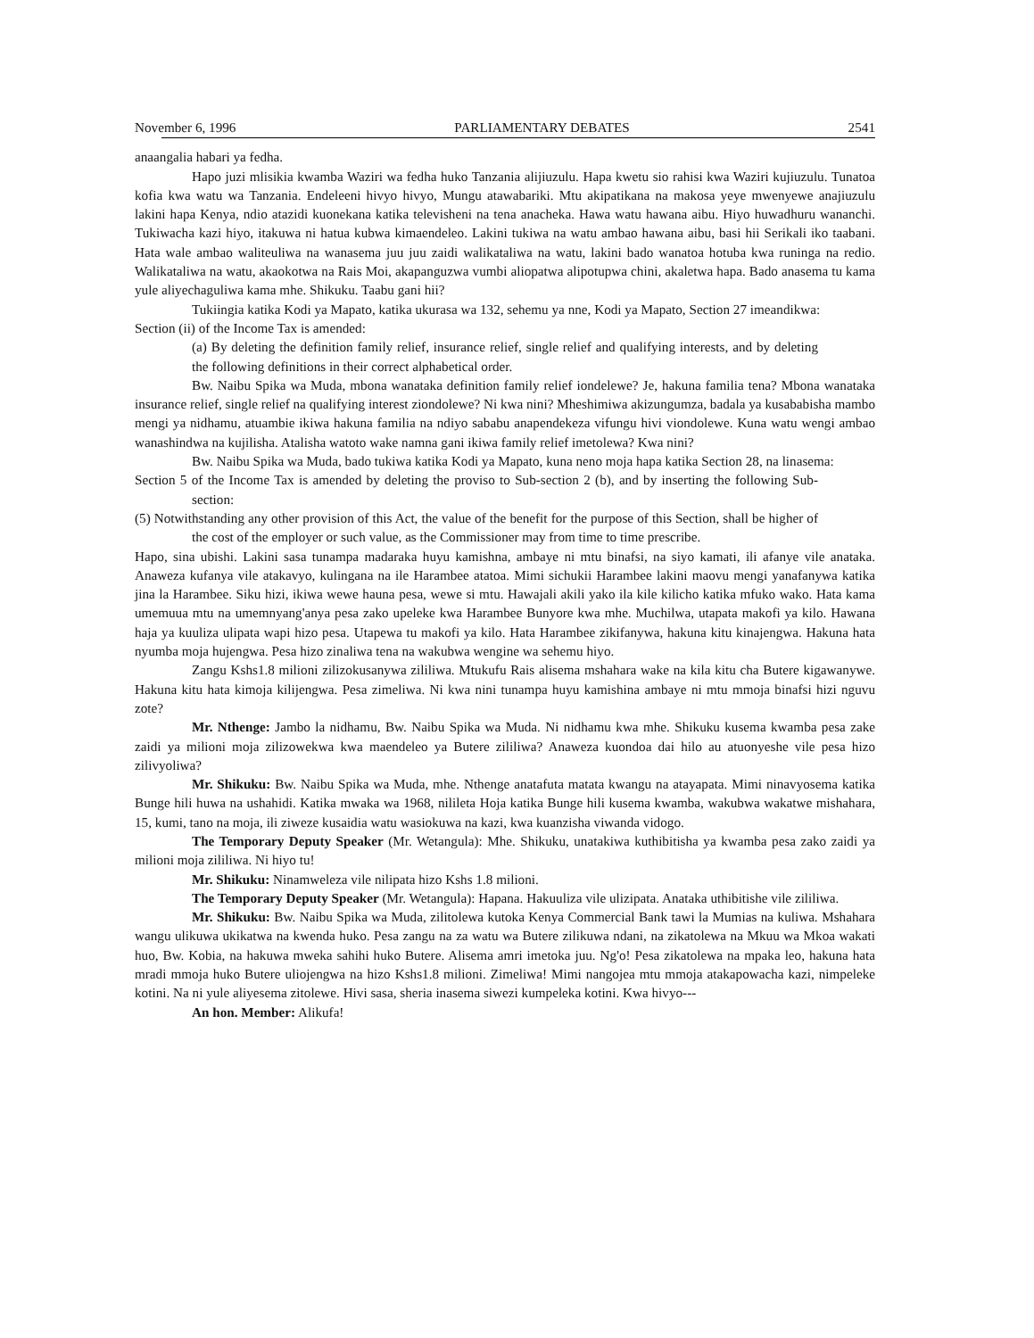November 6, 1996 PARLIAMENTARY DEBATES 2541
anaangalia habari ya fedha.
Hapo juzi mlisikia kwamba Waziri wa fedha huko Tanzania alijiuzulu. Hapa kwetu sio rahisi kwa Waziri kujiuzulu. Tunatoa kofia kwa watu wa Tanzania. Endeleeni hivyo hivyo, Mungu atawabariki. Mtu akipatikana na makosa yeye mwenyewe anajiuzulu lakini hapa Kenya, ndio atazidi kuonekana katika televisheni na tena anacheka. Hawa watu hawana aibu. Hiyo huwadhuru wananchi. Tukiwacha kazi hiyo, itakuwa ni hatua kubwa kimaendeleo. Lakini tukiwa na watu ambao hawana aibu, basi hii Serikali iko taabani. Hata wale ambao waliteuliwa na wanasema juu juu zaidi walikataliwa na watu, lakini bado wanatoa hotuba kwa runinga na redio. Walikataliwa na watu, akaokotwa na Rais Moi, akapanguzwa vumbi aliopatwa alipotupwa chini, akaletwa hapa. Bado anasema tu kama yule aliyechaguliwa kama mhe. Shikuku. Taabu gani hii?
Tukiingia katika Kodi ya Mapato, katika ukurasa wa 132, sehemu ya nne, Kodi ya Mapato, Section 27 imeandikwa:
Section (ii) of the Income Tax is amended:
(a) By deleting the definition family relief, insurance relief, single relief and qualifying interests, and by deleting the following definitions in their correct alphabetical order.
Bw. Naibu Spika wa Muda, mbona wanataka definition family relief iondelewe? Je, hakuna familia tena? Mbona wanataka insurance relief, single relief na qualifying interest ziondolewe? Ni kwa nini? Mheshimiwa akizungumza, badala ya kusababisha mambo mengi ya nidhamu, atuambie ikiwa hakuna familia na ndiyo sababu anapendekeza vifungu hivi viondolewe. Kuna watu wengi ambao wanashindwa na kujilisha. Atalisha watoto wake namna gani ikiwa family relief imetolewa? Kwa nini?
Bw. Naibu Spika wa Muda, bado tukiwa katika Kodi ya Mapato, kuna neno moja hapa katika Section 28, na linasema:
Section 5 of the Income Tax is amended by deleting the proviso to Sub-section 2 (b), and by inserting the following Sub-section:
(5) Notwithstanding any other provision of this Act, the value of the benefit for the purpose of this Section, shall be higher of the cost of the employer or such value, as the Commissioner may from time to time prescribe.
Hapo, sina ubishi. Lakini sasa tunampa madaraka huyu kamishna, ambaye ni mtu binafsi, na siyo kamati, ili afanye vile anataka. Anaweza kufanya vile atakavyo, kulingana na ile Harambee atatoa. Mimi sichukii Harambee lakini maovu mengi yanafanywa katika jina la Harambee. Siku hizi, ikiwa wewe hauna pesa, wewe si mtu. Hawajali akili yako ila kile kilicho katika mfuko wako. Hata kama umemuua mtu na umemnyang'anya pesa zako upeleke kwa Harambee Bunyore kwa mhe. Muchilwa, utapata makofi ya kilo. Hawana haja ya kuuliza ulipata wapi hizo pesa. Utapewa tu makofi ya kilo. Hata Harambee zikifanywa, hakuna kitu kinajengwa. Hakuna hata nyumba moja hujengwa. Pesa hizo zinaliwa tena na wakubwa wengine wa sehemu hiyo.
Zangu Kshs1.8 milioni zilizokusanywa zililiwa. Mtukufu Rais alisema mshahara wake na kila kitu cha Butere kigawanywe. Hakuna kitu hata kimoja kilijengwa. Pesa zimeliwa. Ni kwa nini tunampa huyu kamishina ambaye ni mtu mmoja binafsi hizi nguvu zote?
Mr. Nthenge: Jambo la nidhamu, Bw. Naibu Spika wa Muda. Ni nidhamu kwa mhe. Shikuku kusema kwamba pesa zake zaidi ya milioni moja zilizowekwa kwa maendeleo ya Butere zililiwa? Anaweza kuondoa dai hilo au atuonyeshe vile pesa hizo zilivyoliwa?
Mr. Shikuku: Bw. Naibu Spika wa Muda, mhe. Nthenge anatafuta matata kwangu na atayapata. Mimi ninavyosema katika Bunge hili huwa na ushahidi. Katika mwaka wa 1968, nilileta Hoja katika Bunge hili kusema kwamba, wakubwa wakatwe mishahara, 15, kumi, tano na moja, ili ziweze kusaidia watu wasiokuwa na kazi, kwa kuanzisha viwanda vidogo.
The Temporary Deputy Speaker (Mr. Wetangula): Mhe. Shikuku, unatakiwa kuthibitisha ya kwamba pesa zako zaidi ya milioni moja zililiwa. Ni hiyo tu!
Mr. Shikuku: Ninamweleza vile nilipata hizo Kshs 1.8 milioni.
The Temporary Deputy Speaker (Mr. Wetangula): Hapana. Hakuuliza vile ulizipata. Anataka uthibitishe vile zililiwa.
Mr. Shikuku: Bw. Naibu Spika wa Muda, zilitolewa kutoka Kenya Commercial Bank tawi la Mumias na kuliwa. Mshahara wangu ulikuwa ukikatwa na kwenda huko. Pesa zangu na za watu wa Butere zilikuwa ndani, na zikatolewa na Mkuu wa Mkoa wakati huo, Bw. Kobia, na hakuwa mweka sahihi huko Butere. Alisema amri imetoka juu. Ng'o! Pesa zikatolewa na mpaka leo, hakuna hata mradi mmoja huko Butere uliojengwa na hizo Kshs1.8 milioni. Zimeliwa! Mimi nangojea mtu mmoja atakapowacha kazi, nimpeleke kotini. Na ni yule aliyesema zitolewe. Hivi sasa, sheria inasema siwezi kumpeleka kotini. Kwa hivyo---
An hon. Member: Alikufa!